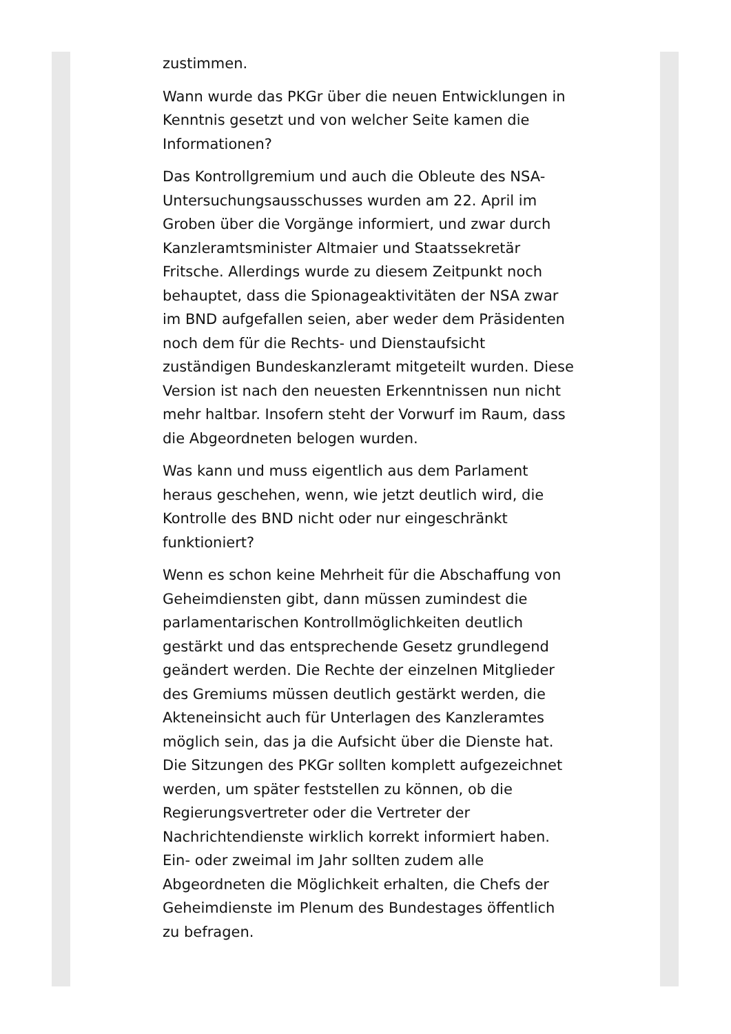zustimmen.
Wann wurde das PKGr über die neuen Entwicklungen in Kenntnis gesetzt und von welcher Seite kamen die Informationen?
Das Kontrollgremium und auch die Obleute des NSA-Untersuchungsausschusses wurden am 22. April im Groben über die Vorgänge informiert, und zwar durch Kanzleramtsminister Altmaier und Staatssekretär Fritsche. Allerdings wurde zu diesem Zeitpunkt noch behauptet, dass die Spionageaktivitäten der NSA zwar im BND aufgefallen seien, aber weder dem Präsidenten noch dem für die Rechts- und Dienstaufsicht zuständigen Bundeskanzleramt mitgeteilt wurden. Diese Version ist nach den neuesten Erkenntnissen nun nicht mehr haltbar. Insofern steht der Vorwurf im Raum, dass die Abgeordneten belogen wurden.
Was kann und muss eigentlich aus dem Parlament heraus geschehen, wenn, wie jetzt deutlich wird, die Kontrolle des BND nicht oder nur eingeschränkt funktioniert?
Wenn es schon keine Mehrheit für die Abschaffung von Geheimdiensten gibt, dann müssen zumindest die parlamentarischen Kontrollmöglichkeiten deutlich gestärkt und das entsprechende Gesetz grundlegend geändert werden. Die Rechte der einzelnen Mitglieder des Gremiums müssen deutlich gestärkt werden, die Akteneinsicht auch für Unterlagen des Kanzleramtes möglich sein, das ja die Aufsicht über die Dienste hat. Die Sitzungen des PKGr sollten komplett aufgezeichnet werden, um später feststellen zu können, ob die Regierungsvertreter oder die Vertreter der Nachrichtendienste wirklich korrekt informiert haben. Ein- oder zweimal im Jahr sollten zudem alle Abgeordneten die Möglichkeit erhalten, die Chefs der Geheimdienste im Plenum des Bundestages öffentlich zu befragen.